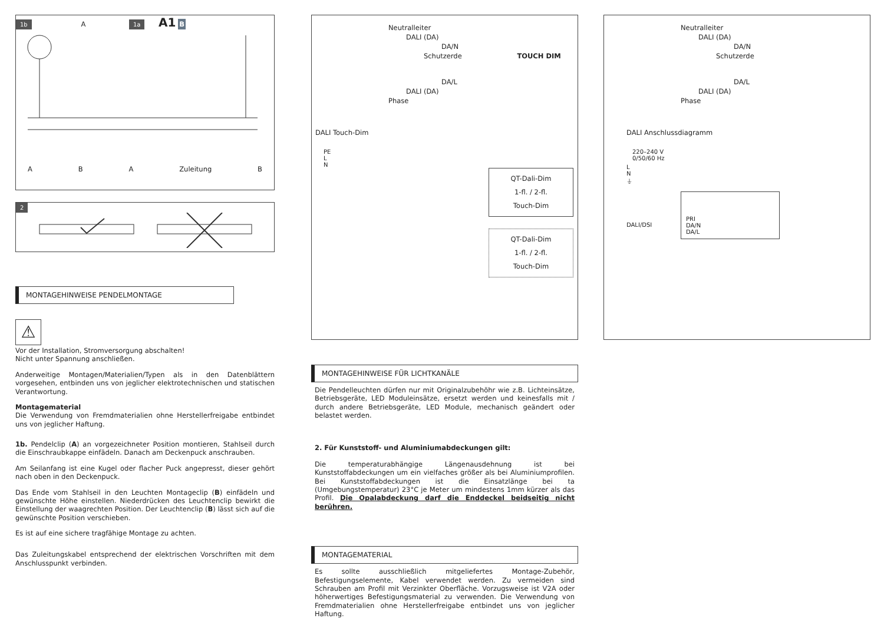1b A 1a A1 B
A B A Zuleitung B
2
MONTAGEHINWEISE PENDELMONTAGE
⚠
Vor der Installation, Stromversorgung abschalten!
Nicht unter Spannung anschließen.
Anderweitige Montagen/Materialien/Typen als in den Datenblättern vorgesehen, entbinden uns von jeglicher elektrotechnischen und statischen Verantwortung.
Montagematerial
Die Verwendung von Fremdmaterialien ohne Herstellerfreigabe entbindet uns von jeglicher Haftung.
1b. Pendelclip (A) an vorgezeichneter Position montieren, Stahlseil durch die Einschraubkappe einfädeln. Danach am Deckenpuck anschrauben.
Am Seilanfang ist eine Kugel oder flacher Puck angepresst, dieser gehört nach oben in den Deckenpuck.
Das Ende vom Stahlseil in den Leuchten Montageclip (B) einfädeln und gewünschte Höhe einstellen. Niederdrücken des Leuchtenclip bewirkt die Einstellung der waagrechten Position. Der Leuchtenclip (B) lässt sich auf die gewünschte Position verschieben.
Es ist auf eine sichere tragfähige Montage zu achten.
Das Zuleitungskabel entsprechend der elektrischen Vorschriften mit dem Anschlusspunkt verbinden.
Neutralleiter
DALI (DA)
DA/N
Schutzerde TOUCH DIM
DA/L
DALI (DA)
Phase
DALI Touch-Dim
PE
L
N
QT-Dali-Dim
1-fl. / 2-fl.
Touch-Dim
QT-Dali-Dim
1-fl. / 2-fl.
Touch-Dim
MONTAGEHINWEISE FÜR LICHTKANÄLE
Die Pendelleuchten dürfen nur mit Originalzubehöhr wie z.B. Lichteinsätze, Betriebsgeräte, LED Moduleinsätze, ersetzt werden und keinesfalls mit / durch andere Betriebsgeräte, LED Module, mechanisch geändert oder belastet werden.
2. Für Kunststoff- und Aluminiumabdeckungen gilt:
Die temperaturabhängige Längenausdehnung ist bei Kunststoffabdeckungen um ein vielfaches größer als bei Aluminiumprofilen. Bei Kunststoffabdeckungen ist die Einsatzlänge bei ta (Umgebungstemperatur) 23°C je Meter um mindestens 1mm kürzer als das Profil. Die Opalabdeckung darf die Enddeckel beidseitig nicht berühren.
MONTAGEMATERIAL
Es sollte ausschließlich mitgeliefertes Montage-Zubehör, Befestigungselemente, Kabel verwendet werden. Zu vermeiden sind Schrauben am Profil mit Verzinkter Oberfläche. Vorzugsweise ist V2A oder höherwertiges Befestigungsmaterial zu verwenden. Die Verwendung von Fremdmaterialien ohne Herstellerfreigabe entbindet uns von jeglicher Haftung.
Neutralleiter
DALI (DA)
DA/N
Schutzerde
DA/L
DALI (DA)
Phase
DALI Anschlussdiagramm
220–240 V
0/50/60 Hz
L
N
⏚
PRI
DA/N
DA/L
DALI/DSI